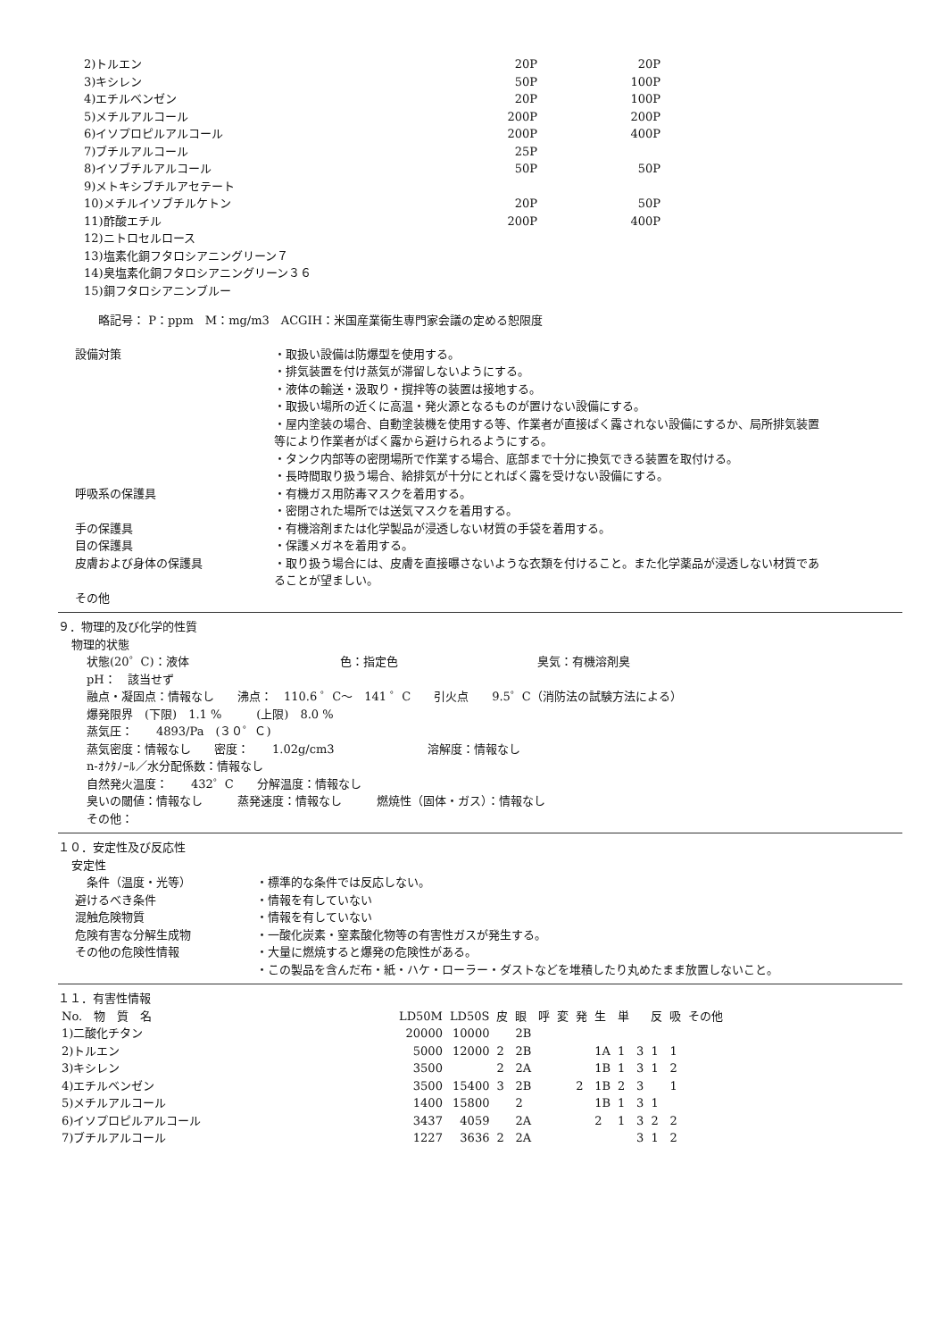| 2)トルエン | 20P | 20P |
| 3)キシレン | 50P | 100P |
| 4)エチルベンゼン | 20P | 100P |
| 5)メチルアルコール | 200P | 200P |
| 6)イソプロピルアルコール | 200P | 400P |
| 7)ブチルアルコール | 25P | |
| 8)イソブチルアルコール | 50P | 50P |
| 9)メトキシブチルアセテート | | |
| 10)メチルイソブチルケトン | 20P | 50P |
| 11)酢酸エチル | 200P | 400P |
| 12)ニトロセルロース | | |
| 13)塩素化銅フタロシアニングリーン７ | | |
| 14)臭塩素化銅フタロシアニングリーン３６ | | |
| 15)銅フタロシアニンブルー | | |
略記号： P：ppm　M：mg/m3　ACGIH：米国産業衛生専門家会議の定める恕限度
| 設備対策 | ・取扱い設備は防爆型を使用する。 ・排気装置を付け蒸気が滞留しないようにする。 ・液体の輸送・汲取り・撹拌等の装置は接地する。 ・取扱い場所の近くに高温・発火源となるものが置けない設備にする。 ・屋内塗装の場合、自動塗装機を使用する等、作業者が直接ばく露されない設備にするか、局所排気装置等により作業者がばく露から避けられるようにする。 ・タンク内部等の密閉場所で作業する場合、底部まで十分に換気できる装置を取付ける。 ・長時間取り扱う場合、給排気が十分にとればく露を受けない設備にする。 |
| 呼吸系の保護具 | ・有機ガス用防毒マスクを着用する。 ・密閉された場所では送気マスクを着用する。 |
| 手の保護具 | ・有機溶剤または化学製品が浸透しない材質の手袋を着用する。 |
| 目の保護具 | ・保護メガネを着用する。 |
| 皮膚および身体の保護具 | ・取り扱う場合には、皮膚を直接曝さないような衣類を付けること。また化学薬品が浸透しない材質であることが望ましい。 |
| その他 | |
９．物理的及び化学的性質
物理的状態
状態(20゜C)：液体　　　　　　　　　　　　　色：指定色　　　　　　　　　　　　臭気：有機溶剤臭
pH：　該当せず
融点・凝固点：情報なし　　沸点：　110.6 ゜C～　141 ゜C　　引火点　　9.5゜C（消防法の試験方法による）
爆発限界　(下限)　1.1 %　　　(上限)　8.0 %
蒸気圧：　　4893/Pa　(３０゜Ｃ)
蒸気密度：情報なし　　密度：　　1.02g/cm3　　　　　　　　溶解度：情報なし
n-ｵｸﾀﾉｰﾙ／水分配係数：情報なし
自然発火温度：　　432゜C　　分解温度：情報なし
臭いの閾値：情報なし　　　蒸発速度：情報なし　　　燃焼性（固体・ガス）：情報なし
その他：
１０．安定性及び反応性
安定性
| 条件（温度・光等） | ・標準的な条件では反応しない。 |
| 避けるべき条件 | ・情報を有していない |
| 混触危険物質 | ・情報を有していない |
| 危険有害な分解生成物 | ・一酸化炭素・窒素酸化物等の有害性ガスが発生する。 |
| その他の危険性情報 | ・大量に燃焼すると爆発の危険性がある。 ・この製品を含んだ布・紙・ハケ・ローラー・ダストなどを堆積したり丸めたまま放置しないこと。 |
１１．有害性情報
| No. 物 質 名 | LD50M | LD50S | 皮 | 眼 | 呼 | 変 | 発 | 生 | 単 | | 反 | 吸 | その他 |
| --- | --- | --- | --- | --- | --- | --- | --- | --- | --- | --- | --- | --- | --- |
| 1)二酸化チタン | 20000 | 10000 | | 2B | | | | | | | | | |
| 2)トルエン | 5000 | 12000 | 2 | 2B | | | | 1A | 1 | 3 | 1 | 1 | |
| 3)キシレン | 3500 | | 2 | 2A | | | | 1B | 1 | 3 | 1 | 2 | |
| 4)エチルベンゼン | 3500 | 15400 | 3 | 2B | | | 2 | 1B | 2 | 3 | | 1 | |
| 5)メチルアルコール | 1400 | 15800 | | 2 | | | | 1B | 1 | 3 | 1 | | |
| 6)イソプロピルアルコール | 3437 | 4059 | | 2A | | | | 2 | 1 | 3 | 2 | 2 | |
| 7)ブチルアルコール | 1227 | 3636 | 2 | 2A | | | | | | 3 | 1 | 2 | |